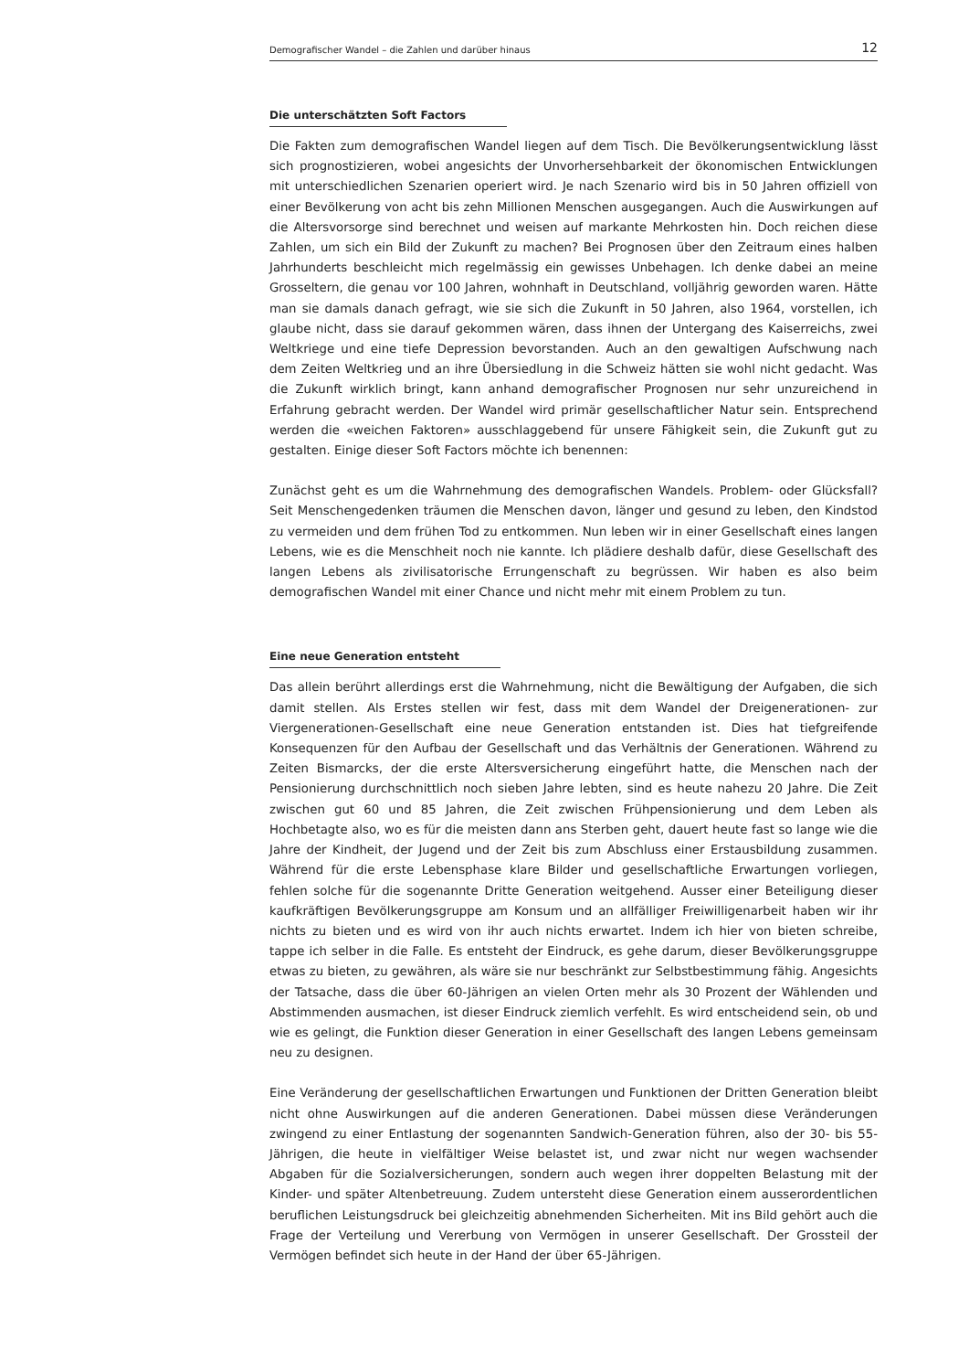Demografischer Wandel – die Zahlen und darüber hinaus 12
Die unterschätzten Soft Factors
Die Fakten zum demografischen Wandel liegen auf dem Tisch. Die Bevölkerungsentwicklung lässt sich prognostizieren, wobei angesichts der Unvorhersehbarkeit der ökonomischen Entwicklungen mit unterschiedlichen Szenarien operiert wird. Je nach Szenario wird bis in 50 Jahren offiziell von einer Bevölkerung von acht bis zehn Millionen Menschen ausgegangen. Auch die Auswirkungen auf die Altersvorsorge sind berechnet und weisen auf markante Mehrkosten hin. Doch reichen diese Zahlen, um sich ein Bild der Zukunft zu machen? Bei Prognosen über den Zeitraum eines halben Jahrhunderts beschleicht mich regelmässig ein gewisses Unbehagen. Ich denke dabei an meine Grosseltern, die genau vor 100 Jahren, wohnhaft in Deutschland, volljährig geworden waren. Hätte man sie damals danach gefragt, wie sie sich die Zukunft in 50 Jahren, also 1964, vorstellen, ich glaube nicht, dass sie darauf gekommen wären, dass ihnen der Untergang des Kaiserreichs, zwei Weltkriege und eine tiefe Depression bevorstanden. Auch an den gewaltigen Aufschwung nach dem Zeiten Weltkrieg und an ihre Übersiedlung in die Schweiz hätten sie wohl nicht gedacht. Was die Zukunft wirklich bringt, kann anhand demografischer Prognosen nur sehr unzureichend in Erfahrung gebracht werden. Der Wandel wird primär gesellschaftlicher Natur sein. Entsprechend werden die «weichen Faktoren» ausschlaggebend für unsere Fähigkeit sein, die Zukunft gut zu gestalten. Einige dieser Soft Factors möchte ich benennen:
Zunächst geht es um die Wahrnehmung des demografischen Wandels. Problem- oder Glücksfall? Seit Menschengedenken träumen die Menschen davon, länger und gesund zu leben, den Kindstod zu vermeiden und dem frühen Tod zu entkommen. Nun leben wir in einer Gesellschaft eines langen Lebens, wie es die Menschheit noch nie kannte. Ich plädiere deshalb dafür, diese Gesellschaft des langen Lebens als zivilisatorische Errungenschaft zu begrüssen. Wir haben es also beim demografischen Wandel mit einer Chance und nicht mehr mit einem Problem zu tun.
Eine neue Generation entsteht
Das allein berührt allerdings erst die Wahrnehmung, nicht die Bewältigung der Aufgaben, die sich damit stellen. Als Erstes stellen wir fest, dass mit dem Wandel der Dreigenerationen- zur Viergenerationen-Gesellschaft eine neue Generation entstanden ist. Dies hat tiefgreifende Konsequenzen für den Aufbau der Gesellschaft und das Verhältnis der Generationen. Während zu Zeiten Bismarcks, der die erste Altersversicherung eingeführt hatte, die Menschen nach der Pensionierung durchschnittlich noch sieben Jahre lebten, sind es heute nahezu 20 Jahre. Die Zeit zwischen gut 60 und 85 Jahren, die Zeit zwischen Frühpensionierung und dem Leben als Hochbetagte also, wo es für die meisten dann ans Sterben geht, dauert heute fast so lange wie die Jahre der Kindheit, der Jugend und der Zeit bis zum Abschluss einer Erstausbildung zusammen. Während für die erste Lebensphase klare Bilder und gesellschaftliche Erwartungen vorliegen, fehlen solche für die sogenannte Dritte Generation weitgehend. Ausser einer Beteiligung dieser kaufkräftigen Bevölkerungsgruppe am Konsum und an allfälliger Freiwilligenarbeit haben wir ihr nichts zu bieten und es wird von ihr auch nichts erwartet. Indem ich hier von bieten schreibe, tappe ich selber in die Falle. Es entsteht der Eindruck, es gehe darum, dieser Bevölkerungsgruppe etwas zu bieten, zu gewähren, als wäre sie nur beschränkt zur Selbstbestimmung fähig. Angesichts der Tatsache, dass die über 60-Jährigen an vielen Orten mehr als 30 Prozent der Wählenden und Abstimmenden ausmachen, ist dieser Eindruck ziemlich verfehlt. Es wird entscheidend sein, ob und wie es gelingt, die Funktion dieser Generation in einer Gesellschaft des langen Lebens gemeinsam neu zu designen.
Eine Veränderung der gesellschaftlichen Erwartungen und Funktionen der Dritten Generation bleibt nicht ohne Auswirkungen auf die anderen Generationen. Dabei müssen diese Veränderungen zwingend zu einer Entlastung der sogenannten Sandwich-Generation führen, also der 30- bis 55-Jährigen, die heute in vielfältiger Weise belastet ist, und zwar nicht nur wegen wachsender Abgaben für die Sozialversicherungen, sondern auch wegen ihrer doppelten Belastung mit der Kinder- und später Altenbetreuung. Zudem untersteht diese Generation einem ausserordentlichen beruflichen Leistungsdruck bei gleichzeitig abnehmenden Sicherheiten. Mit ins Bild gehört auch die Frage der Verteilung und Vererbung von Vermögen in unserer Gesellschaft. Der Grossteil der Vermögen befindet sich heute in der Hand der über 65-Jährigen.